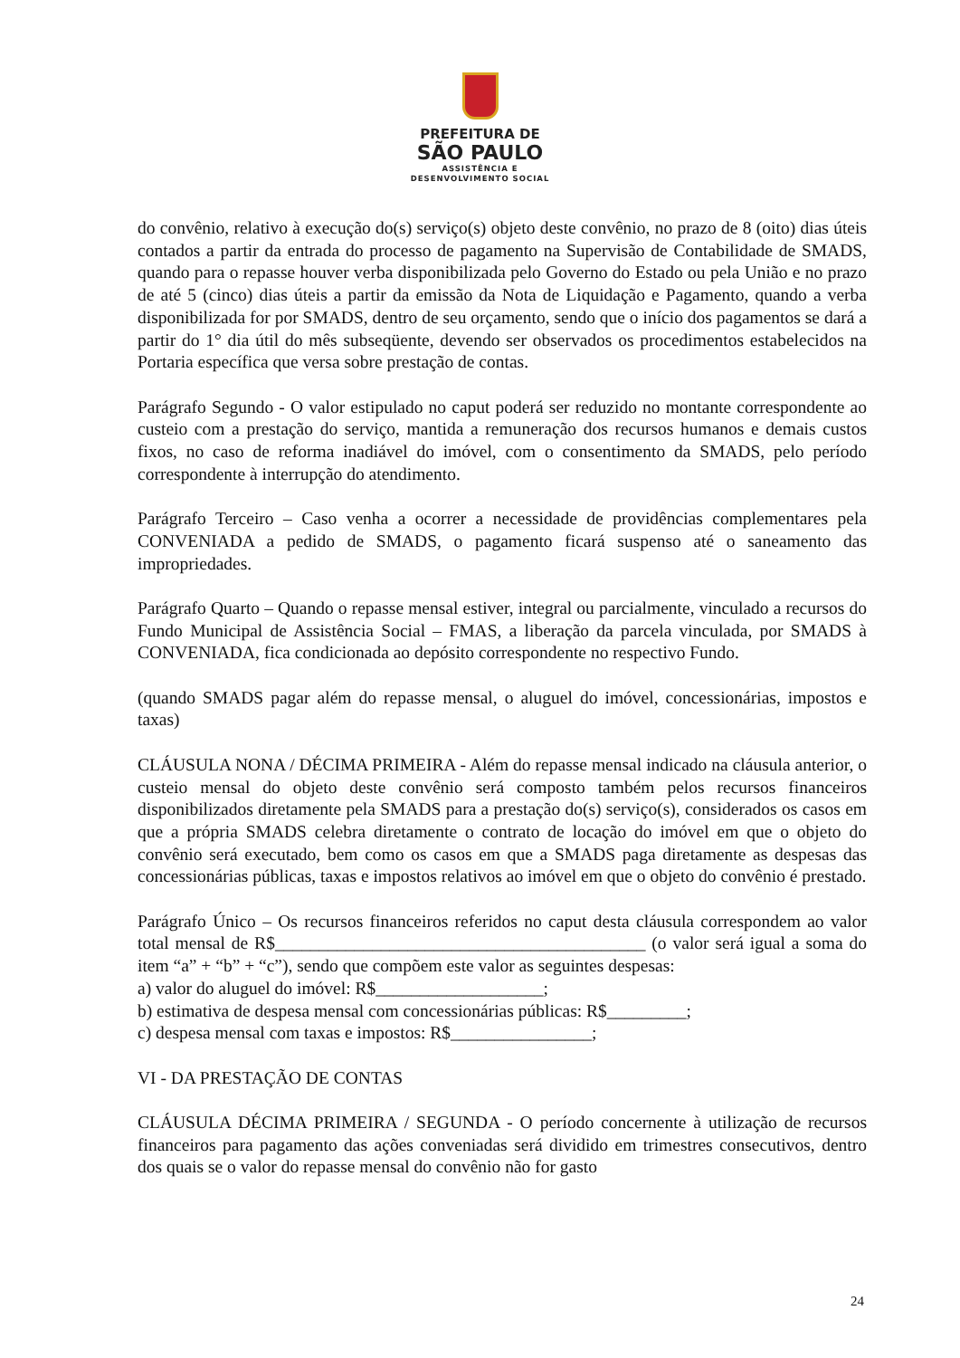PREFEITURA DE
SÃO PAULO
ASSISTÊNCIA E
DESENVOLVIMENTO SOCIAL
do convênio, relativo à execução do(s) serviço(s) objeto deste convênio, no prazo de 8 (oito) dias úteis contados a partir da entrada do processo de pagamento na Supervisão de Contabilidade de SMADS, quando para o repasse houver verba disponibilizada pelo Governo do Estado ou pela União e no prazo de até 5 (cinco) dias úteis a partir da emissão da Nota de Liquidação e Pagamento, quando a verba disponibilizada for por SMADS, dentro de seu orçamento, sendo que o início dos pagamentos se dará a partir do 1° dia útil do mês subseqüente, devendo ser observados os procedimentos estabelecidos na Portaria específica que versa sobre prestação de contas.
Parágrafo Segundo - O valor estipulado no caput poderá ser reduzido no montante correspondente ao custeio com a prestação do serviço, mantida a remuneração dos recursos humanos e demais custos fixos, no caso de reforma inadiável do imóvel, com o consentimento da SMADS, pelo período correspondente à interrupção do atendimento.
Parágrafo Terceiro – Caso venha a ocorrer a necessidade de providências complementares pela CONVENIADA a pedido de SMADS, o pagamento ficará suspenso até o saneamento das impropriedades.
Parágrafo Quarto – Quando o repasse mensal estiver, integral ou parcialmente, vinculado a recursos do Fundo Municipal de Assistência Social – FMAS, a liberação da parcela vinculada, por SMADS à CONVENIADA, fica condicionada ao depósito correspondente no respectivo Fundo.
(quando SMADS pagar além do repasse mensal, o aluguel do imóvel, concessionárias, impostos e taxas)
CLÁUSULA NONA / DÉCIMA PRIMEIRA - Além do repasse mensal indicado na cláusula anterior, o custeio mensal do objeto deste convênio será composto também pelos recursos financeiros disponibilizados diretamente pela SMADS para a prestação do(s) serviço(s), considerados os casos em que a própria SMADS celebra diretamente o contrato de locação do imóvel em que o objeto do convênio será executado, bem como os casos em que a SMADS paga diretamente as despesas das concessionárias públicas, taxas e impostos relativos ao imóvel em que o objeto do convênio é prestado.
Parágrafo Único – Os recursos financeiros referidos no caput desta cláusula correspondem ao valor total mensal de R$__________________________________________ (o valor será igual a soma do item “a” + “b” + “c”), sendo que compõem este valor as seguintes despesas:
a) valor do aluguel do imóvel: R$___________________;
b) estimativa de despesa mensal com concessionárias públicas: R$_________;
c) despesa mensal com taxas e impostos: R$________________;
VI - DA PRESTAÇÃO DE CONTAS
CLÁUSULA DÉCIMA PRIMEIRA / SEGUNDA - O período concernente à utilização de recursos financeiros para pagamento das ações conveniadas será dividido em trimestres consecutivos, dentro dos quais se o valor do repasse mensal do convênio não for gasto
24